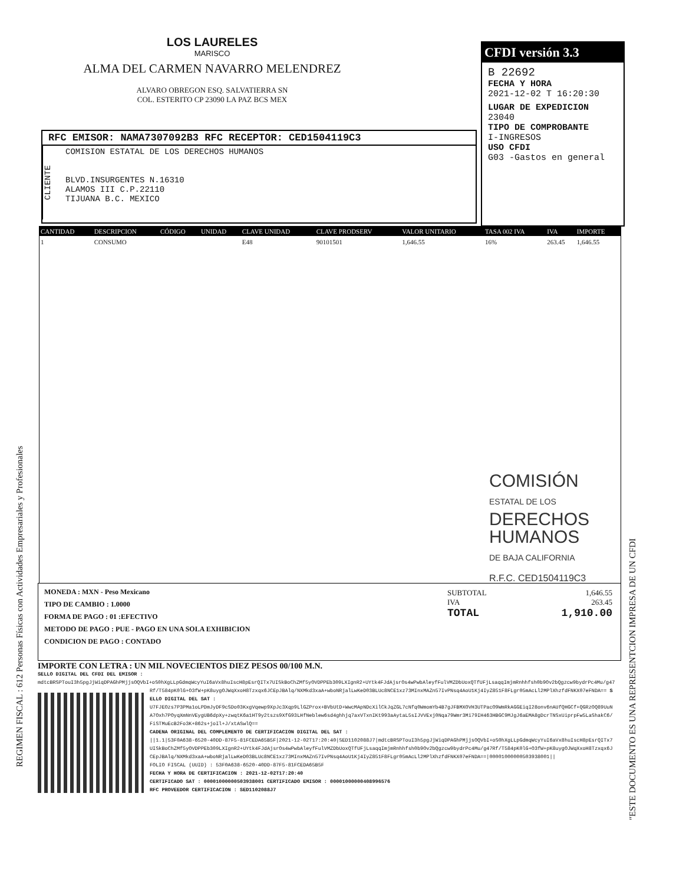REGIMEN FISCAL : 612 Personas Físicas con Actividades Empresariales y Profesionales
"ESTE DOCUMENTO ES UNA REPRESENTCION IMPRESA DE UN CFDI
LOS LAURELES
MARISCO
ALMA DEL CARMEN NAVARRO MELENDREZ
ALVARO OBREGON ESQ. SALVATIERRA SN
COL. ESTERITO CP 23090 LA PAZ BCS MEX
CFDI versión 3.3
B 22692
FECHA Y HORA
2021-12-02 T 16:20:30
LUGAR DE EXPEDICION
23040
TIPO DE COMPROBANTE
I-INGRESOS
USO CFDI
G03 -Gastos en general
RFC EMISOR: NAMA7307092B3 RFC RECEPTOR: CED1504119C3
CLIENTE
COMISION ESTATAL DE LOS DERECHOS HUMANOS
BLVD.INSURGENTES N.16310
ALAMOS III C.P.22110
TIJUANA B.C. MEXICO
| CANTIDAD | DESCRIPCION | CÓDIGO | UNIDAD | CLAVE UNIDAD | CLAVE PRODSERV | VALOR UNITARIO | TASA 002 IVA | IVA | IMPORTE |
| --- | --- | --- | --- | --- | --- | --- | --- | --- | --- |
| 1 | CONSUMO | | | E48 | 90101501 | 1,646.55 | 16% | 263.45 | 1,646.55 |
COMISIÓN
ESTATAL DE LOS
DERECHOS
HUMANOS
DE BAJA CALIFORNIA
R.F.C. CED1504119C3
MONEDA : MXN - Peso Mexicano
TIPO DE CAMBIO : 1.0000
FORMA DE PAGO : 01 :EFECTIVO
METODO DE PAGO : PUE - PAGO EN UNA SOLA EXHIBICION
CONDICION DE PAGO : CONTADO
SUBTOTAL 1,646.55
IVA 263.45
TOTAL 1,910.00
IMPORTE CON LETRA : UN MIL NOVECIENTOS DIEZ PESOS 00/100 M.N.
SELLO DIGITAL DEL CFDI DEL EMISOR :
mdtcBRSPTouI3h5pgJjWiqDPAGhPMjjsOQVbI+oS0hXgLLpGdmqWcyYuI6aVx8huIscH8pEsrQITx7UISkBoChZMf5yOVDPPEb309LXIgnR2+UYtk4FJdAjsrOs4wPwbAleyfFulVMZDbUoxQTfUFjLsaqqImjmRnhhfsh0b9Ov2bQgzcw9bydrPc4Mu/g47Rf/T584pK0lG+O3fW+pK8uygOJWqXxoH8Tzxqx6JCEpJBAlq/NXMkd3xaA+wboNRjalLwKeD03BLUc8NCE1xz73MInxMAZn57IvPNsq4AoU1Kj4IyZ851F8FLgr05mAcLl2MPlXhzfdFNKX07eFNDA==
SELLO DIGITAL DEL SAT :
U7FJEOzs7P3PMa1oLPDmJyDF9cSDo03KxgVqewp9XpJc3Xqp9LlGZProx+BVbUtD+WwcMApNDcXilCkJqZGL7cNfq0WmomYb4B7gJFBMXOVH3UTPacO9WmRkAGGEiqI28onv6nAUfQHGCf+QGRzOQ89UuNA7Oxh7POyqXmNnVEygUB6dpXy+zwqtK6a1HT9y2tszs9XfG93LHfNeblew6sd4ghhjq7axVTxnIKt993aAytaL5sIJVVExj0Nqa79Wmr3Mi79IH463HBGC9MJgJ6aEMA8gDcrTNSxUiprpFw5LaShakC6/FiSTMuEcB2Fo3K+862s+joIl+J/xtASwlQ==
CADENA ORIGINAL DEL COMPLEMENTO DE CERTIFICACION DIGITAL DEL SAT :
||1.1|53F0A638-6520-40DD-87F5-81FCEDA65B5F|2021-12-02T17:20:40|SED1102088J7|mdtcBRSPTouI3h5pgJjWiqDPAGhPMjjsOQVbI+oS0hXgLLpGdmqWcyYuI6aVx8huIscH8pEsrQITx7UISkBoChZMf5yOVDPPEb309LXIgnR2+UYtk4FJdAjsrOs4wPwbAleyfFulVMZDbUoxQTfUFjLsaqqImjmRnhhfsh0b9Ov2bQgzcw9bydrPc4Mu/g47Rf/T584pK0lG+O3fW+pK8uygOJWqXxoH8Tzxqx6JCEpJBAlq/NXMkd3xaA+wboNRjalLwKeD03BLUc8NCE1xz73MInxMAZn57IvPNsq4AoU1Kj4IyZ851F8FLgr05mAcLl2MPlXhzfdFNKX07eFNDA==|00001000000503938001||
FOLIO FISCAL (UUID) : 53F0A638-6520-40DD-87F5-81FCEDA65B5F
FECHA Y HORA DE CERTIFICACION : 2021-12-02T17:20:40
CERTIFICADO SAT : 00001000000503938001 CERTIFICADO EMISOR : 00001000000408996576
RFC PROVEEDOR CERTIFICACION : SED1102088J7